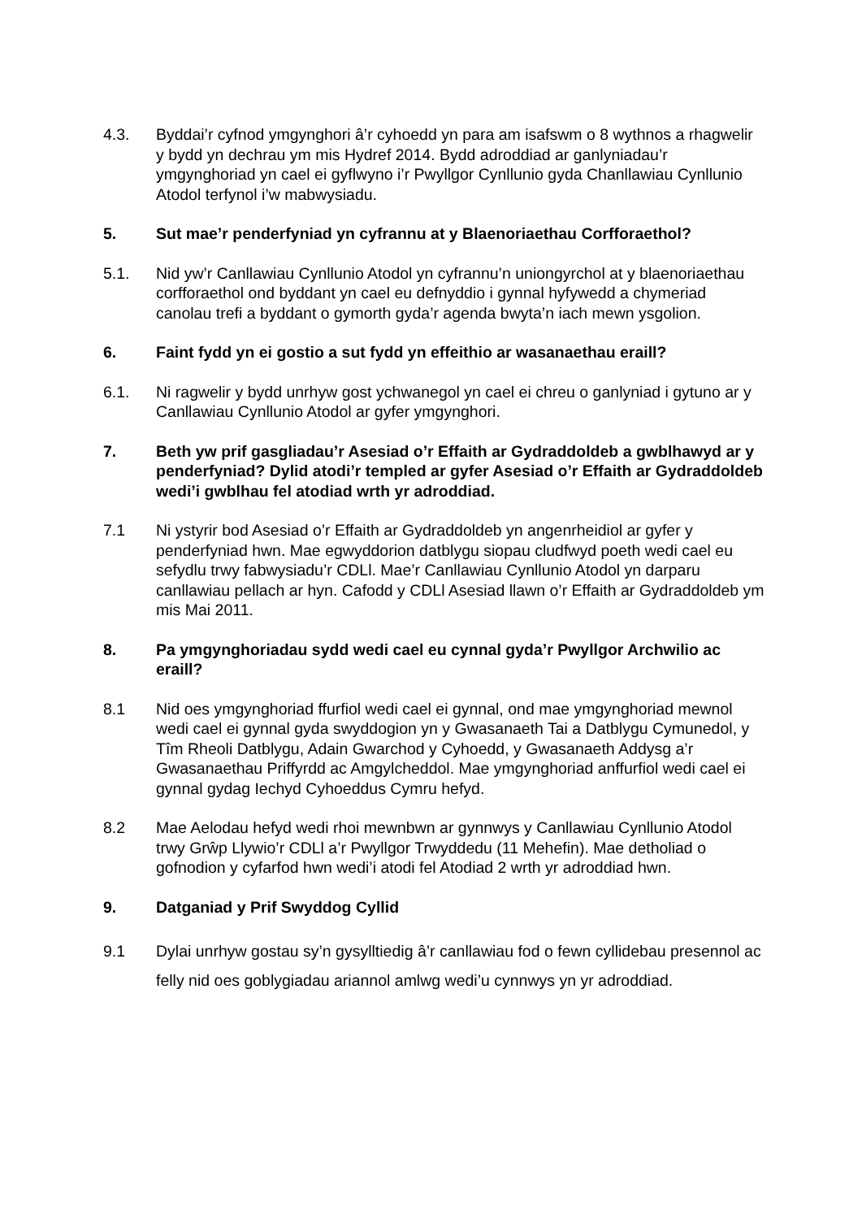4.3. Byddai’r cyfnod ymgynghori â’r cyhoedd yn para am isafswm o 8 wythnos a rhagwelir y bydd yn dechrau ym mis Hydref 2014. Bydd adroddiad ar ganlyniadau’r ymgynghoriad yn cael ei gyflwyno i’r Pwyllgor Cynllunio gyda Chanllawiau Cynllunio Atodol terfynol i’w mabwysiadu.
5. Sut mae’r penderfyniad yn cyfrannu at y Blaenoriaethau Corfforaethol?
5.1. Nid yw’r Canllawiau Cynllunio Atodol yn cyfrannu’n uniongyrchol at y blaenoriaethau corfforaethol ond byddant yn cael eu defnyddio i gynnal hyfywedd a chymeriad canolau trefi a byddant o gymorth gyda’r agenda bwyta’n iach mewn ysgolion.
6. Faint fydd yn ei gostio a sut fydd yn effeithio ar wasanaethau eraill?
6.1. Ni ragwelir y bydd unrhyw gost ychwanegol yn cael ei chreu o ganlyniad i gytuno ar y Canllawiau Cynllunio Atodol ar gyfer ymgynghori.
7. Beth yw prif gasgliadau’r Asesiad o’r Effaith ar Gydraddoldeb a gwblhawyd ar y penderfyniad? Dylid atodi’r templed ar gyfer Asesiad o’r Effaith ar Gydraddoldeb wedi’i gwblhau fel atodiad wrth yr adroddiad.
7.1 Ni ystyrir bod Asesiad o’r Effaith ar Gydraddoldeb yn angenrheidiol ar gyfer y penderfyniad hwn. Mae egwyddorion datblygu siopau cludfwyd poeth wedi cael eu sefydlu trwy fabwysiadu’r CDLl. Mae’r Canllawiau Cynllunio Atodol yn darparu canllawiau pellach ar hyn. Cafodd y CDLl Asesiad llawn o’r Effaith ar Gydraddoldeb ym mis Mai 2011.
8. Pa ymgynghoriadau sydd wedi cael eu cynnal gyda’r Pwyllgor Archwilio ac eraill?
8.1 Nid oes ymgynghoriad ffurfiol wedi cael ei gynnal, ond mae ymgynghoriad mewnol wedi cael ei gynnal gyda swyddogion yn y Gwasanaeth Tai a Datblygu Cymunedol, y Tîm Rheoli Datblygu, Adain Gwarchod y Cyhoedd, y Gwasanaeth Addysg a’r Gwasanaethau Priffyrdd ac Amgylcheddol. Mae ymgynghoriad anffurfiol wedi cael ei gynnal gydag Iechyd Cyhoeddus Cymru hefyd.
8.2 Mae Aelodau hefyd wedi rhoi mewnbwn ar gynnwys y Canllawiau Cynllunio Atodol trwy Grŵp Llywio’r CDLl a’r Pwyllgor Trwyddedu (11 Mehefin). Mae detholiad o gofnodion y cyfarfod hwn wedi’i atodi fel Atodiad 2 wrth yr adroddiad hwn.
9. Datganiad y Prif Swyddog Cyllid
9.1 Dylai unrhyw gostau sy’n gysylltiedig â’r canllawiau fod o fewn cyllidebau presennol ac felly nid oes goblygiadau ariannol amlwg wedi’u cynnwys yn yr adroddiad.